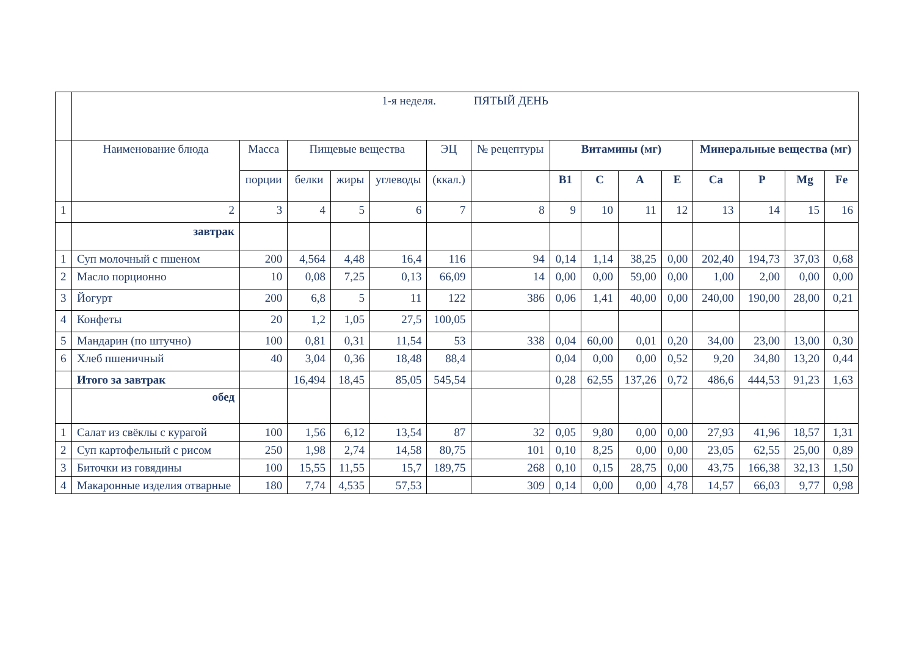| | 1-я неделя. ПЯТЫЙ ДЕНЬ | | | | | | | | | | | | | | |
| | Наименование блюда | Масса | Пищевые вещества | | | ЭЦ | № рецептуры | Витамины (мг) | | | | Минеральные вещества (мг) | | | |
| | | порции | белки | жиры | углеводы | (ккал.) | | В1 | С | А | Е | Са | Р | Mg | Fe |
| 1 | 2 | 3 | 4 | 5 | 6 | 7 | 8 | 9 | 10 | 11 | 12 | 13 | 14 | 15 | 16 |
| | завтрак | | | | | | | | | | | | | | |
| 1 | Суп молочный с пшеном | 200 | 4,564 | 4,48 | 16,4 | 116 | 94 | 0,14 | 1,14 | 38,25 | 0,00 | 202,40 | 194,73 | 37,03 | 0,68 |
| 2 | Масло порционно | 10 | 0,08 | 7,25 | 0,13 | 66,09 | 14 | 0,00 | 0,00 | 59,00 | 0,00 | 1,00 | 2,00 | 0,00 | 0,00 |
| 3 | Йогурт | 200 | 6,8 | 5 | 11 | 122 | 386 | 0,06 | 1,41 | 40,00 | 0,00 | 240,00 | 190,00 | 28,00 | 0,21 |
| 4 | Конфеты | 20 | 1,2 | 1,05 | 27,5 | 100,05 | | | | | | | | | |
| 5 | Мандарин (по штучно) | 100 | 0,81 | 0,31 | 11,54 | 53 | 338 | 0,04 | 60,00 | 0,01 | 0,20 | 34,00 | 23,00 | 13,00 | 0,30 |
| 6 | Хлеб пшеничный | 40 | 3,04 | 0,36 | 18,48 | 88,4 | | 0,04 | 0,00 | 0,00 | 0,52 | 9,20 | 34,80 | 13,20 | 0,44 |
| | Итого за завтрак | | 16,494 | 18,45 | 85,05 | 545,54 | | 0,28 | 62,55 | 137,26 | 0,72 | 486,6 | 444,53 | 91,23 | 1,63 |
| | обед | | | | | | | | | | | | | | |
| 1 | Салат из свёклы с курагой | 100 | 1,56 | 6,12 | 13,54 | 87 | 32 | 0,05 | 9,80 | 0,00 | 0,00 | 27,93 | 41,96 | 18,57 | 1,31 |
| 2 | Суп картофельный с рисом | 250 | 1,98 | 2,74 | 14,58 | 80,75 | 101 | 0,10 | 8,25 | 0,00 | 0,00 | 23,05 | 62,55 | 25,00 | 0,89 |
| 3 | Биточки из говядины | 100 | 15,55 | 11,55 | 15,7 | 189,75 | 268 | 0,10 | 0,15 | 28,75 | 0,00 | 43,75 | 166,38 | 32,13 | 1,50 |
| 4 | Макаронные изделия отварные | 180 | 7,74 | 4,535 | 57,53 | | 309 | 0,14 | 0,00 | 0,00 | 4,78 | 14,57 | 66,03 | 9,77 | 0,98 |